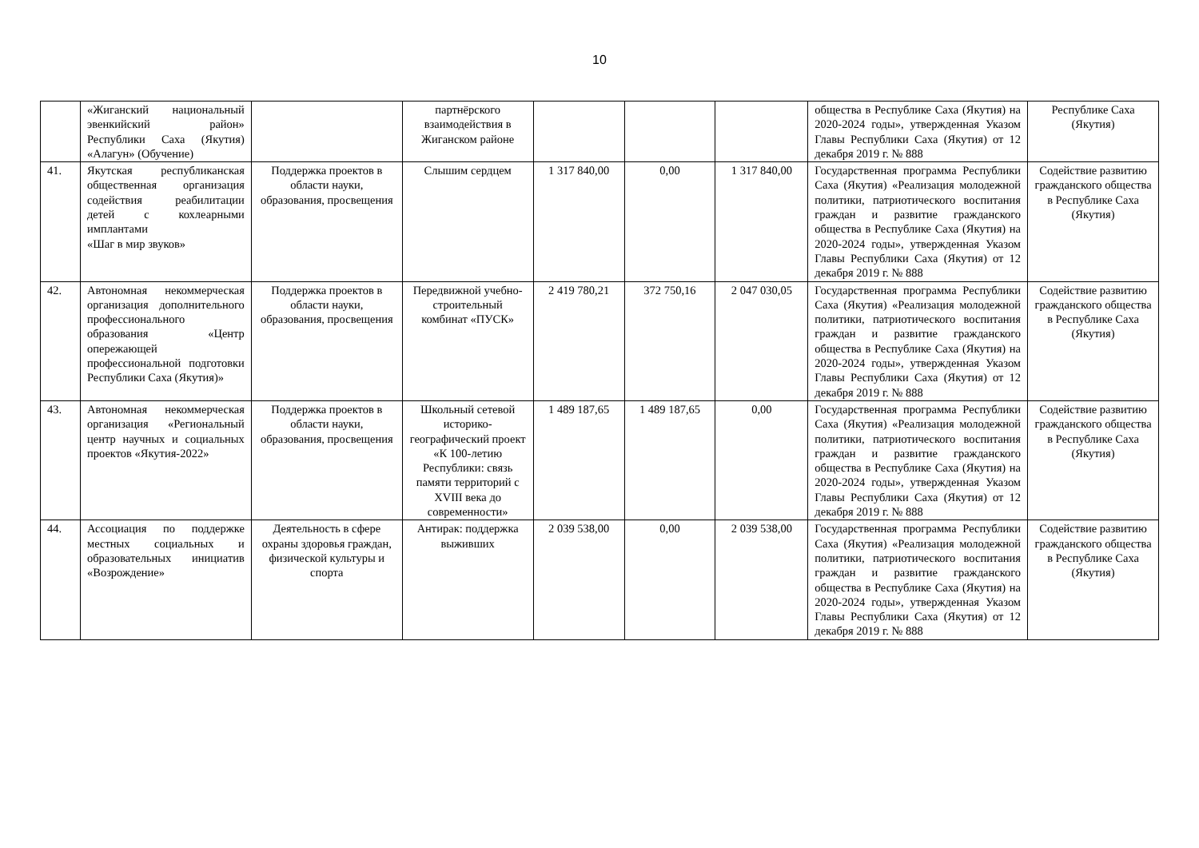10
| | «Жиганский национальный эвенкийский район» Республики Саха (Якутия) «Алагун» (Обучение) | | партнёрского взаимодействия в Жиганском районе | | | | общества в Республике Саха (Якутия) на 2020-2024 годы», утвержденная Указом Главы Республики Саха (Якутия) от 12 декабря 2019 г. № 888 | Республике Саха (Якутия) |
| 41. | Якутская республиканская общественная организация содействия реабилитации детей с кохлеарными имплантами «Шаг в мир звуков» | Поддержка проектов в области науки, образования, просвещения | Слышим сердцем | 1 317 840,00 | 0,00 | 1 317 840,00 | Государственная программа Республики Саха (Якутия) «Реализация молодежной политики, патриотического воспитания граждан и развитие гражданского общества в Республике Саха (Якутия) на 2020-2024 годы», утвержденная Указом Главы Республики Саха (Якутия) от 12 декабря 2019 г. № 888 | Содействие развитию гражданского общества в Республике Саха (Якутия) |
| 42. | Автономная некоммерческая организация дополнительного профессионального образования «Центр опережающей профессиональной подготовки Республики Саха (Якутия)» | Поддержка проектов в области науки, образования, просвещения | Передвижной учебно-строительный комбинат «ПУСК» | 2 419 780,21 | 372 750,16 | 2 047 030,05 | Государственная программа Республики Саха (Якутия) «Реализация молодежной политики, патриотического воспитания граждан и развитие гражданского общества в Республике Саха (Якутия) на 2020-2024 годы», утвержденная Указом Главы Республики Саха (Якутия) от 12 декабря 2019 г. № 888 | Содействие развитию гражданского общества в Республике Саха (Якутия) |
| 43. | Автономная некоммерческая организация «Региональный центр научных и социальных проектов «Якутия-2022» | Поддержка проектов в области науки, образования, просвещения | Школьный сетевой историко-географический проект «К 100-летию Республики: связь памяти территорий с XVIII века до современности» | 1 489 187,65 | 1 489 187,65 | 0,00 | Государственная программа Республики Саха (Якутия) «Реализация молодежной политики, патриотического воспитания граждан и развитие гражданского общества в Республике Саха (Якутия) на 2020-2024 годы», утвержденная Указом Главы Республики Саха (Якутия) от 12 декабря 2019 г. № 888 | Содействие развитию гражданского общества в Республике Саха (Якутия) |
| 44. | Ассоциация по поддержке местных социальных и образовательных инициатив «Возрождение» | Деятельность в сфере охраны здоровья граждан, физической культуры и спорта | Антирак: поддержка выживших | 2 039 538,00 | 0,00 | 2 039 538,00 | Государственная программа Республики Саха (Якутия) «Реализация молодежной политики, патриотического воспитания граждан и развитие гражданского общества в Республике Саха (Якутия) на 2020-2024 годы», утвержденная Указом Главы Республики Саха (Якутия) от 12 декабря 2019 г. № 888 | Содействие развитию гражданского общества в Республике Саха (Якутия) |